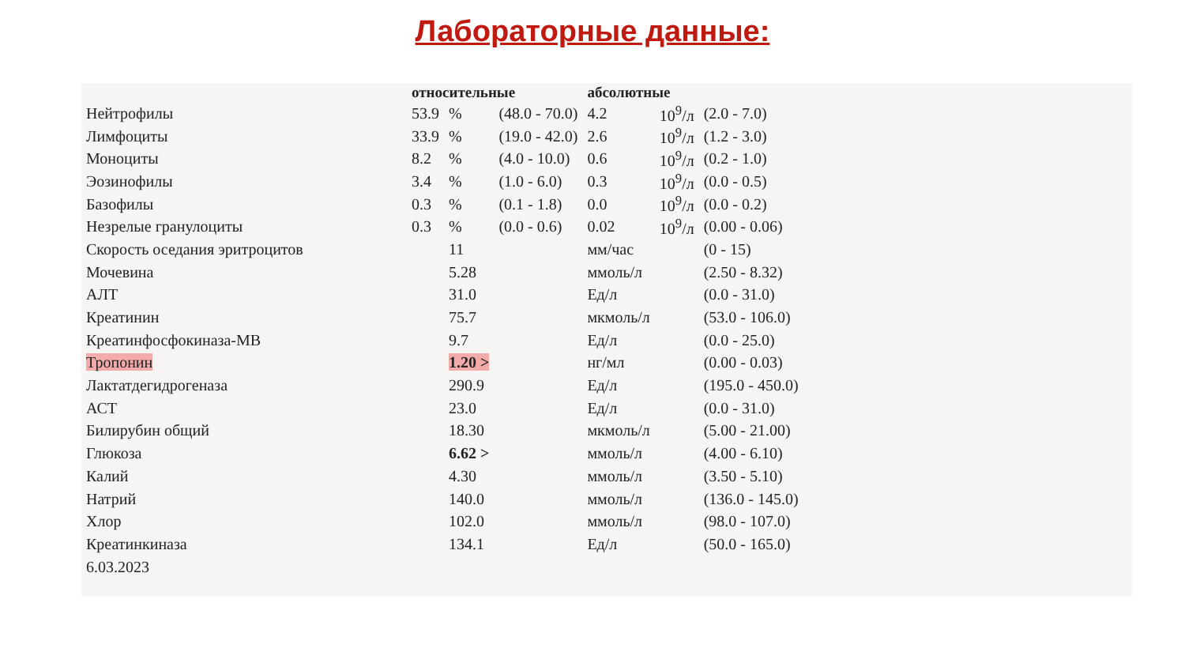Лабораторные данные:
| | относительные | | | абсолютные | | |
| --- | --- | --- | --- | --- | --- | --- |
| Нейтрофилы | 53.9 | % | (48.0 - 70.0) | 4.2 | 10<sup>9</sup>/л | (2.0 - 7.0) |
| Лимфоциты | 33.9 | % | (19.0 - 42.0) | 2.6 | 10<sup>9</sup>/л | (1.2 - 3.0) |
| Моноциты | 8.2 | % | (4.0 - 10.0) | 0.6 | 10<sup>9</sup>/л | (0.2 - 1.0) |
| Эозинофилы | 3.4 | % | (1.0 - 6.0) | 0.3 | 10<sup>9</sup>/л | (0.0 - 0.5) |
| Базофилы | 0.3 | % | (0.1 - 1.8) | 0.0 | 10<sup>9</sup>/л | (0.0 - 0.2) |
| Незрелые гранулоциты | 0.3 | % | (0.0 - 0.6) | 0.02 | 10<sup>9</sup>/л | (0.00 - 0.06) |
| Скорость оседания эритроцитов | | 11 | | мм/час | | (0 - 15) |
| Мочевина | | 5.28 | | ммоль/л | | (2.50 - 8.32) |
| АЛТ | | 31.0 | | Ед/л | | (0.0 - 31.0) |
| Креатинин | | 75.7 | | мкмоль/л | | (53.0 - 106.0) |
| Креатинфосфокиназа-МВ | | 9.7 | | Ед/л | | (0.0 - 25.0) |
| Тропонин | | 1.20 > | | нг/мл | | (0.00 - 0.03) |
| Лактатдегидрогеназа | | 290.9 | | Ед/л | | (195.0 - 450.0) |
| АСТ | | 23.0 | | Ед/л | | (0.0 - 31.0) |
| Билирубин общий | | 18.30 | | мкмоль/л | | (5.00 - 21.00) |
| Глюкоза | | 6.62 > | | ммоль/л | | (4.00 - 6.10) |
| Калий | | 4.30 | | ммоль/л | | (3.50 - 5.10) |
| Натрий | | 140.0 | | ммоль/л | | (136.0 - 145.0) |
| Хлор | | 102.0 | | ммоль/л | | (98.0 - 107.0) |
| Креатинкиназа | | 134.1 | | Ед/л | | (50.0 - 165.0) |
| 6.03.2023 | | | | | | |